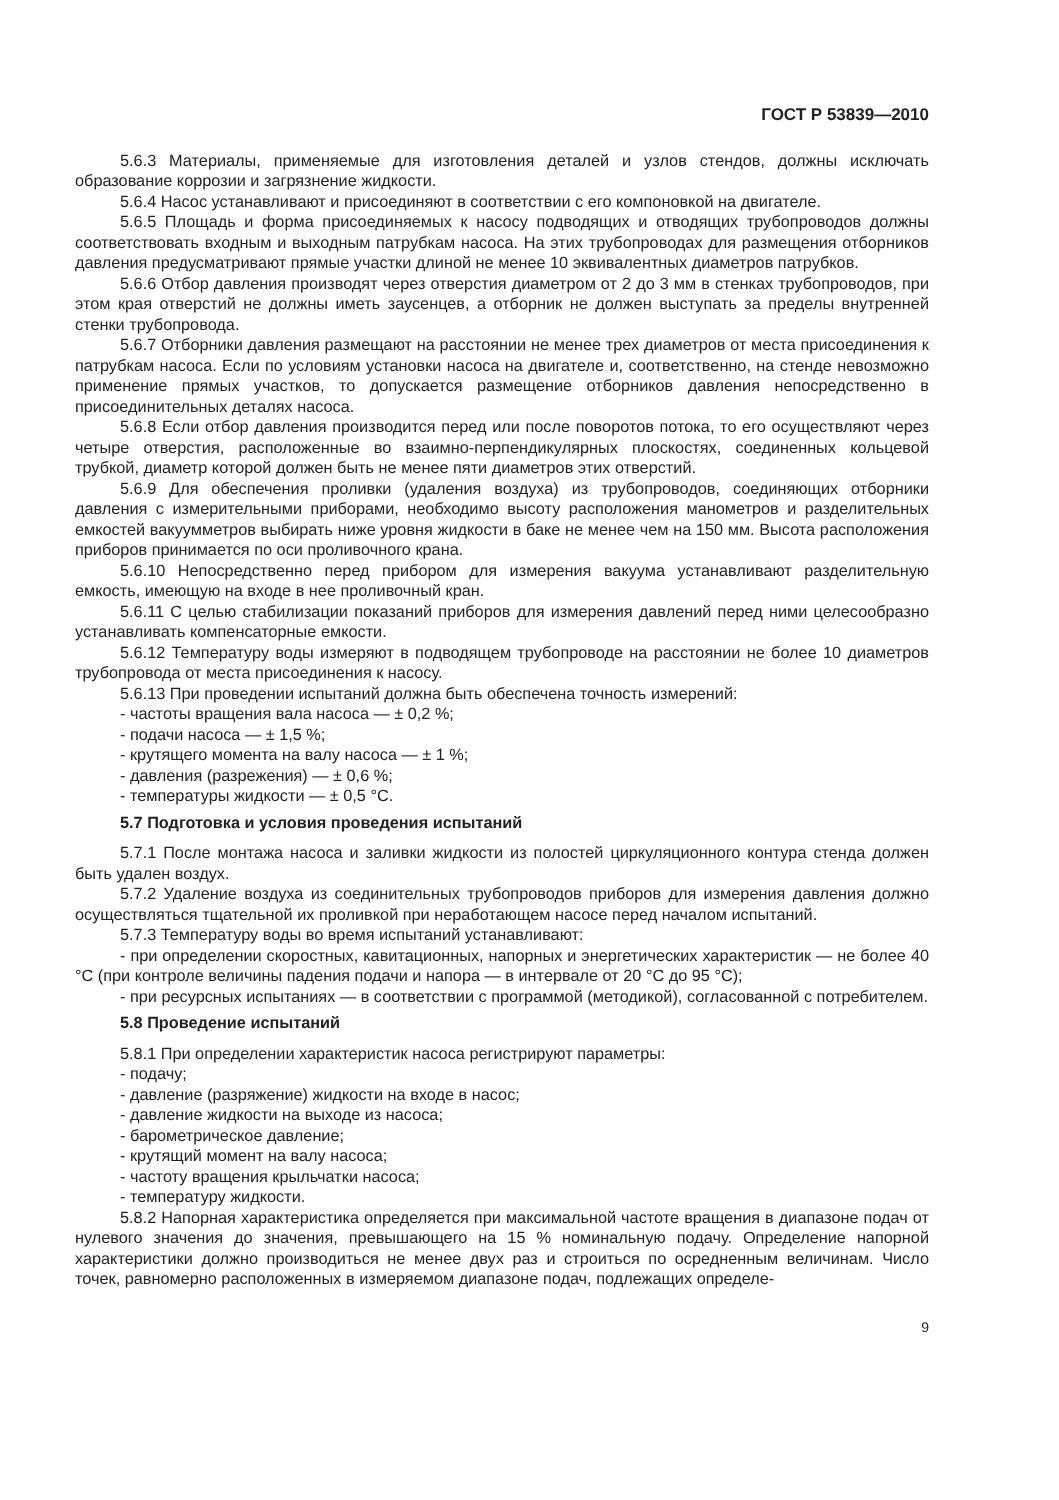ГОСТ Р 53839—2010
5.6.3 Материалы, применяемые для изготовления деталей и узлов стендов, должны исключать образование коррозии и загрязнение жидкости.
5.6.4 Насос устанавливают и присоединяют в соответствии с его компоновкой на двигателе.
5.6.5 Площадь и форма присоединяемых к насосу подводящих и отводящих трубопроводов должны соответствовать входным и выходным патрубкам насоса. На этих трубопроводах для размещения отборников давления предусматривают прямые участки длиной не менее 10 эквивалентных диаметров патрубков.
5.6.6 Отбор давления производят через отверстия диаметром от 2 до 3 мм в стенках трубопроводов, при этом края отверстий не должны иметь заусенцев, а отборник не должен выступать за пределы внутренней стенки трубопровода.
5.6.7 Отборники давления размещают на расстоянии не менее трех диаметров от места присоединения к патрубкам насоса. Если по условиям установки насоса на двигателе и, соответственно, на стенде невозможно применение прямых участков, то допускается размещение отборников давления непосредственно в присоединительных деталях насоса.
5.6.8 Если отбор давления производится перед или после поворотов потока, то его осуществляют через четыре отверстия, расположенные во взаимно-перпендикулярных плоскостях, соединенных кольцевой трубкой, диаметр которой должен быть не менее пяти диаметров этих отверстий.
5.6.9 Для обеспечения проливки (удаления воздуха) из трубопроводов, соединяющих отборники давления с измерительными приборами, необходимо высоту расположения манометров и разделительных емкостей вакуумметров выбирать ниже уровня жидкости в баке не менее чем на 150 мм. Высота расположения приборов принимается по оси проливочного крана.
5.6.10 Непосредственно перед прибором для измерения вакуума устанавливают разделительную емкость, имеющую на входе в нее проливочный кран.
5.6.11 С целью стабилизации показаний приборов для измерения давлений перед ними целесообразно устанавливать компенсаторные емкости.
5.6.12 Температуру воды измеряют в подводящем трубопроводе на расстоянии не более 10 диаметров трубопровода от места присоединения к насосу.
5.6.13 При проведении испытаний должна быть обеспечена точность измерений:
- частоты вращения вала насоса — ± 0,2 %;
- подачи насоса — ± 1,5 %;
- крутящего момента на валу насоса — ± 1 %;
- давления (разрежения) — ± 0,6 %;
- температуры жидкости — ± 0,5 °С.
5.7 Подготовка и условия проведения испытаний
5.7.1 После монтажа насоса и заливки жидкости из полостей циркуляционного контура стенда должен быть удален воздух.
5.7.2 Удаление воздуха из соединительных трубопроводов приборов для измерения давления должно осуществляться тщательной их проливкой при неработающем насосе перед началом испытаний.
5.7.3 Температуру воды во время испытаний устанавливают:
- при определении скоростных, кавитационных, напорных и энергетических характеристик — не более 40 °С (при контроле величины падения подачи и напора — в интервале от 20 °С до 95 °С);
- при ресурсных испытаниях — в соответствии с программой (методикой), согласованной с потребителем.
5.8 Проведение испытаний
5.8.1 При определении характеристик насоса регистрируют параметры:
- подачу;
- давление (разряжение) жидкости на входе в насос;
- давление жидкости на выходе из насоса;
- барометрическое давление;
- крутящий момент на валу насоса;
- частоту вращения крыльчатки насоса;
- температуру жидкости.
5.8.2 Напорная характеристика определяется при максимальной частоте вращения в диапазоне подач от нулевого значения до значения, превышающего на 15 % номинальную подачу. Определение напорной характеристики должно производиться не менее двух раз и строиться по осредненным величинам. Число точек, равномерно расположенных в измеряемом диапазоне подач, подлежащих определе-
9